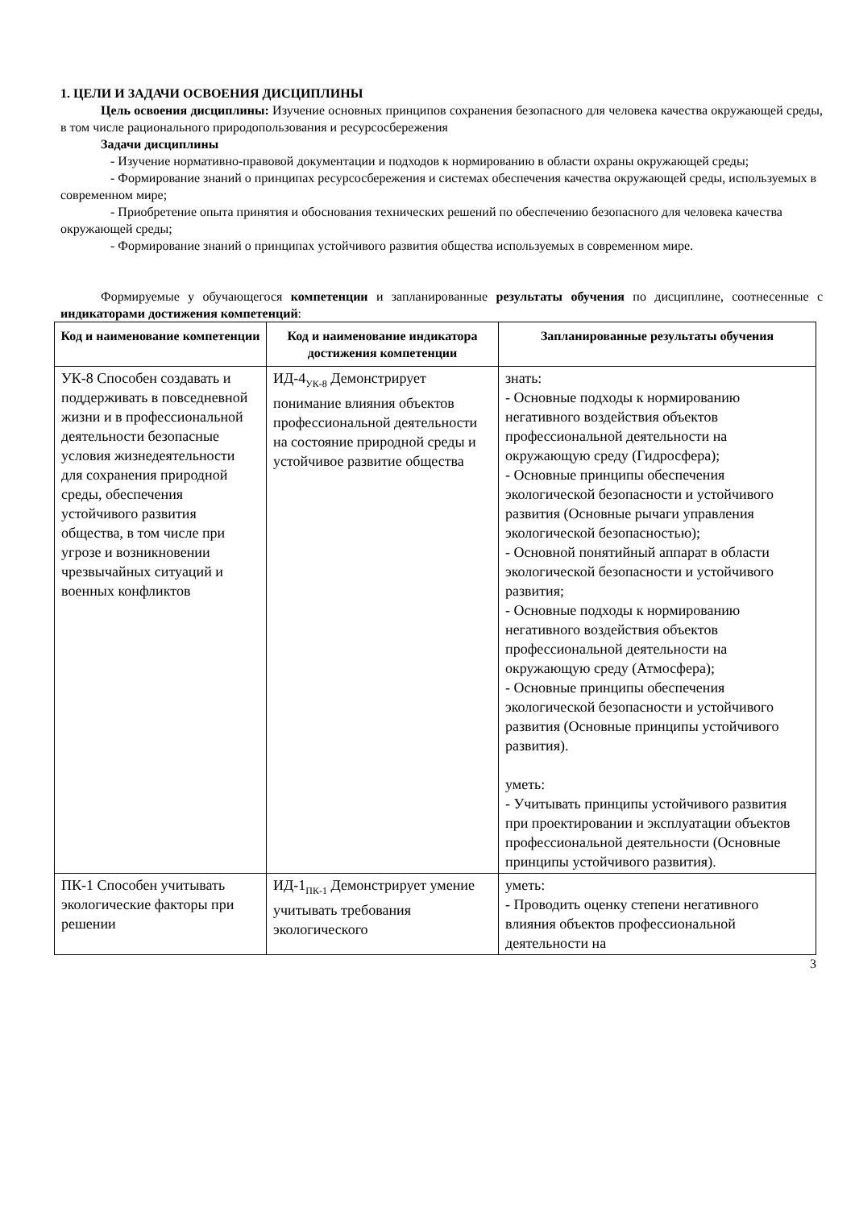1. ЦЕЛИ И ЗАДАЧИ ОСВОЕНИЯ ДИСЦИПЛИНЫ
Цель освоения дисциплины: Изучение основных принципов сохранения безопасного для человека качества окружающей среды, в том числе рационального природопользования и ресурсосбережения
Задачи дисциплины
- Изучение нормативно-правовой документации и подходов к нормированию в области охраны окружающей среды;
- Формирование знаний о принципах ресурсосбережения и системах обеспечения качества окружающей среды, используемых в современном мире;
- Приобретение опыта принятия и обоснования технических решений по обеспечению безопасного для человека качества окружающей среды;
- Формирование знаний о принципах устойчивого развития общества используемых в современном мире.
Формируемые у обучающегося компетенции и запланированные результаты обучения по дисциплине, соотнесенные с индикаторами достижения компетенций:
| Код и наименование компетенции | Код и наименование индикатора достижения компетенции | Запланированные результаты обучения |
| --- | --- | --- |
| УК-8 Способен создавать и поддерживать в повседневной жизни и в профессиональной деятельности безопасные условия жизнедеятельности для сохранения природной среды, обеспечения устойчивого развития общества, в том числе при угрозе и возникновении чрезвычайных ситуаций и военных конфликтов | ИД-4<sub>УК-8</sub> Демонстрирует понимание влияния объектов профессиональной деятельности на состояние природной среды и устойчивое развитие общества | знать: - Основные подходы к нормированию негативного воздействия объектов профессиональной деятельности на окружающую среду (Гидросфера); - Основные принципы обеспечения экологической безопасности и устойчивого развития (Основные рычаги управления экологической безопасностью); - Основной понятийный аппарат в области экологической безопасности и устойчивого развития; - Основные подходы к нормированию негативного воздействия объектов профессиональной деятельности на окружающую среду (Атмосфера); - Основные принципы обеспечения экологической безопасности и устойчивого развития (Основные принципы устойчивого развития). уметь: - Учитывать принципы устойчивого развития при проектировании и эксплуатации объектов профессиональной деятельности (Основные принципы устойчивого развития). |
| ПК-1 Способен учитывать экологические факторы при решении | ИД-1<sub>ПК-1</sub> Демонстрирует умение учитывать требования экологического | уметь: - Проводить оценку степени негативного влияния объектов профессиональной деятельности на |
3